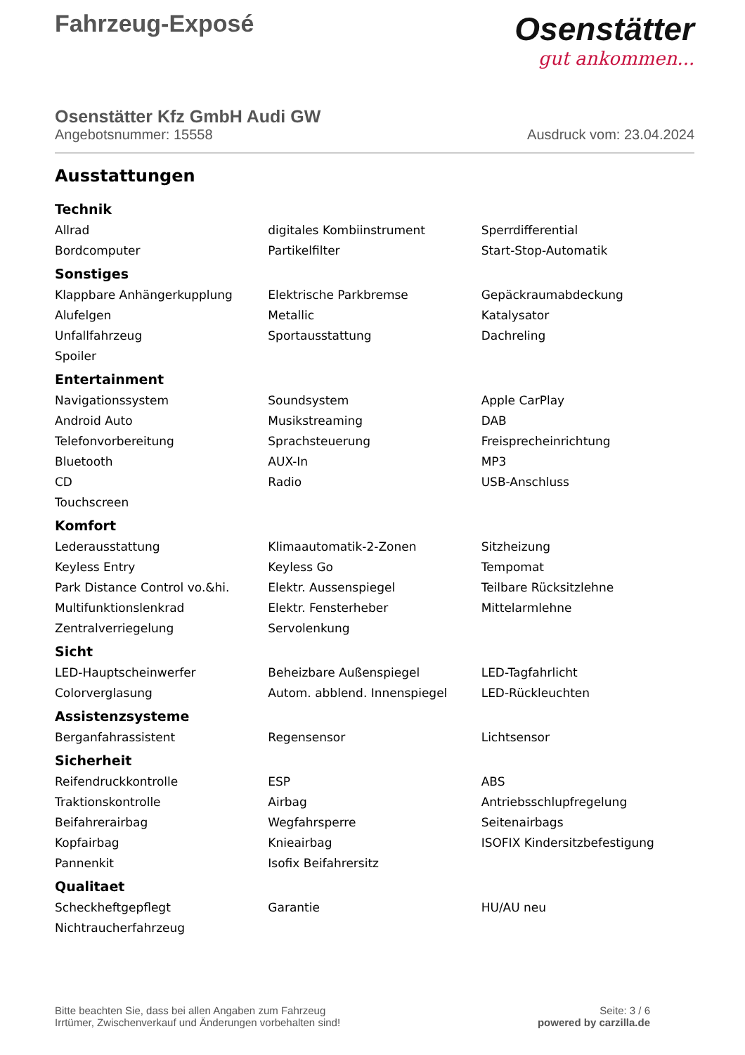Fahrzeug-Exposé
Osenstätter
gut ankommen...
Osenstätter Kfz GmbH Audi GW
Angebotsnummer: 15558 Ausdruck vom: 23.04.2024
Ausstattungen
Technik
| Allrad | digitales Kombiinstrument | Sperrdifferential |
| Bordcomputer | Partikelfilter | Start-Stop-Automatik |
Sonstiges
| Klappbare Anhängerkupplung | Elektrische Parkbremse | Gepäckraumabdeckung |
| Alufelgen | Metallic | Katalysator |
| Unfallfahrzeug | Sportausstattung | Dachreling |
| Spoiler | | |
Entertainment
| Navigationssystem | Soundsystem | Apple CarPlay |
| Android Auto | Musikstreaming | DAB |
| Telefonvorbereitung | Sprachsteuerung | Freisprecheinrichtung |
| Bluetooth | AUX-In | MP3 |
| CD | Radio | USB-Anschluss |
| Touchscreen | | |
Komfort
| Lederausstattung | Klimaautomatik-2-Zonen | Sitzheizung |
| Keyless Entry | Keyless Go | Tempomat |
| Park Distance Control vo.&hi. | Elektr. Aussenspiegel | Teilbare Rücksitzlehne |
| Multifunktionslenkrad | Elektr. Fensterheber | Mittelarmlehne |
| Zentralverriegelung | Servolenkung | |
Sicht
| LED-Hauptscheinwerfer | Beheizbare Außenspiegel | LED-Tagfahrlicht |
| Colorverglasung | Autom. abblend. Innenspiegel | LED-Rückleuchten |
Assistenzsysteme
| Berganfahrassistent | Regensensor | Lichtsensor |
Sicherheit
| Reifendruckkontrolle | ESP | ABS |
| Traktionskontrolle | Airbag | Antriebsschlupfregelung |
| Beifahrerairbag | Wegfahrsperre | Seitenairbags |
| Kopfairbag | Knieairbag | ISOFIX Kindersitzbefestigung |
| Pannenkit | Isofix Beifahrersitz | |
Qualitaet
| Scheckheftgepflegt | Garantie | HU/AU neu |
| Nichtraucherfahrzeug | | |
Bitte beachten Sie, dass bei allen Angaben zum Fahrzeug
Irrtümer, Zwischenverkauf und Änderungen vorbehalten sind!
Seite: 3 / 6
powered by carzilla.de